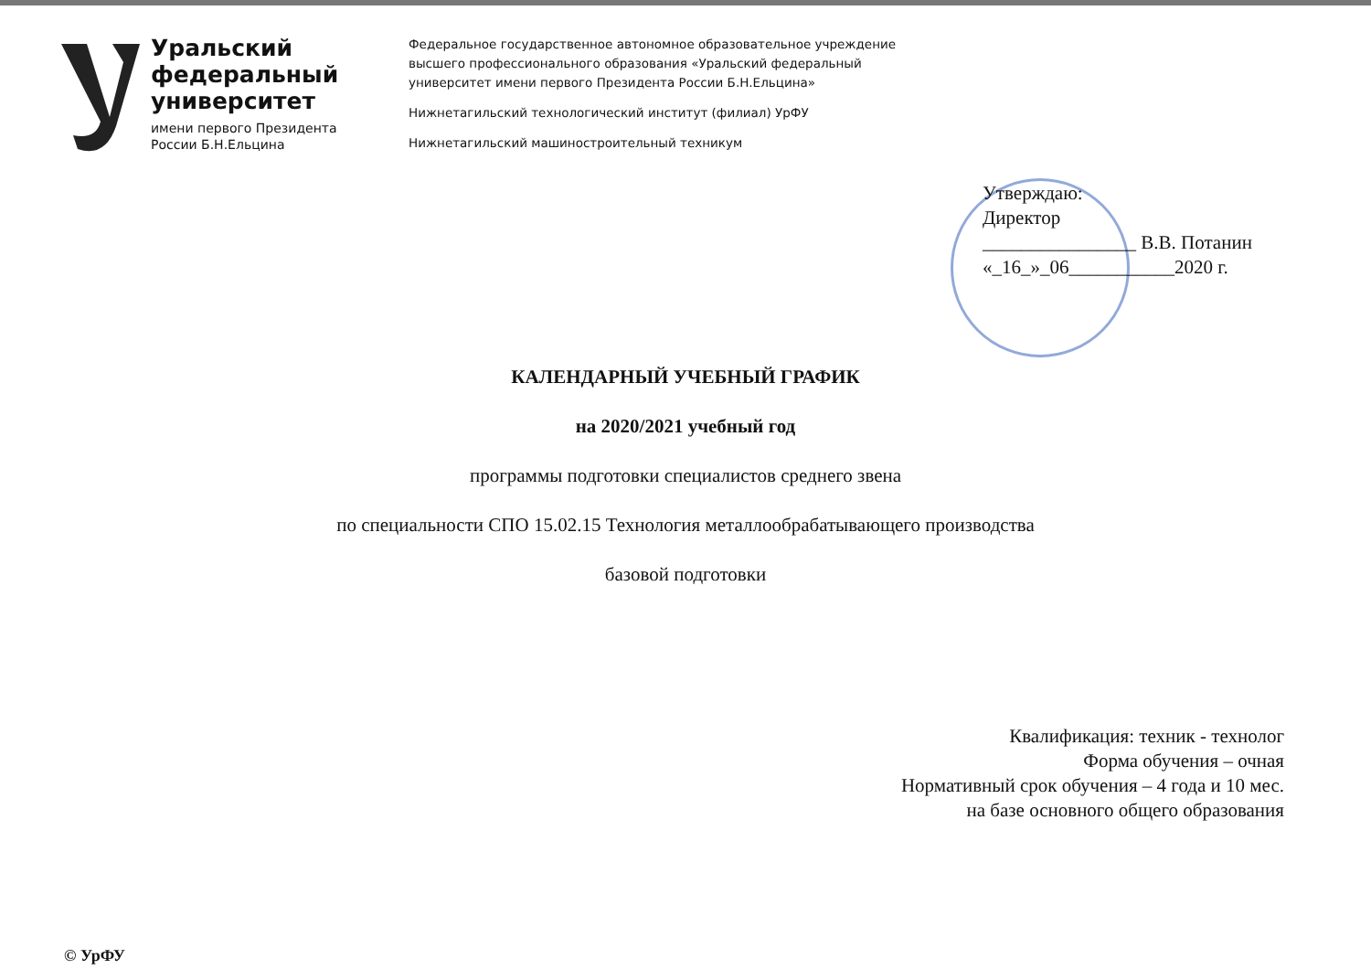Уральский
федеральный
университет
имени первого Президента
России Б.Н.Ельцина
Федеральное государственное автономное образовательное учреждение
высшего профессионального образования «Уральский федеральный
университет имени первого Президента России Б.Н.Ельцина»
Нижнетагильский технологический институт (филиал) УрФУ
Нижнетагильский машиностроительный техникум
Утверждаю:
Директор
________________ В.В. Потанин
«_16_»_06___________2020 г.
КАЛЕНДАРНЫЙ УЧЕБНЫЙ ГРАФИК
на 2020/2021 учебный год
программы подготовки специалистов среднего звена
по специальности СПО 15.02.15 Технология металлообрабатывающего производства
базовой подготовки
Квалификация: техник - технолог
Форма обучения – очная
Нормативный срок обучения – 4 года и 10 мес.
на базе основного общего образования
© УрФУ